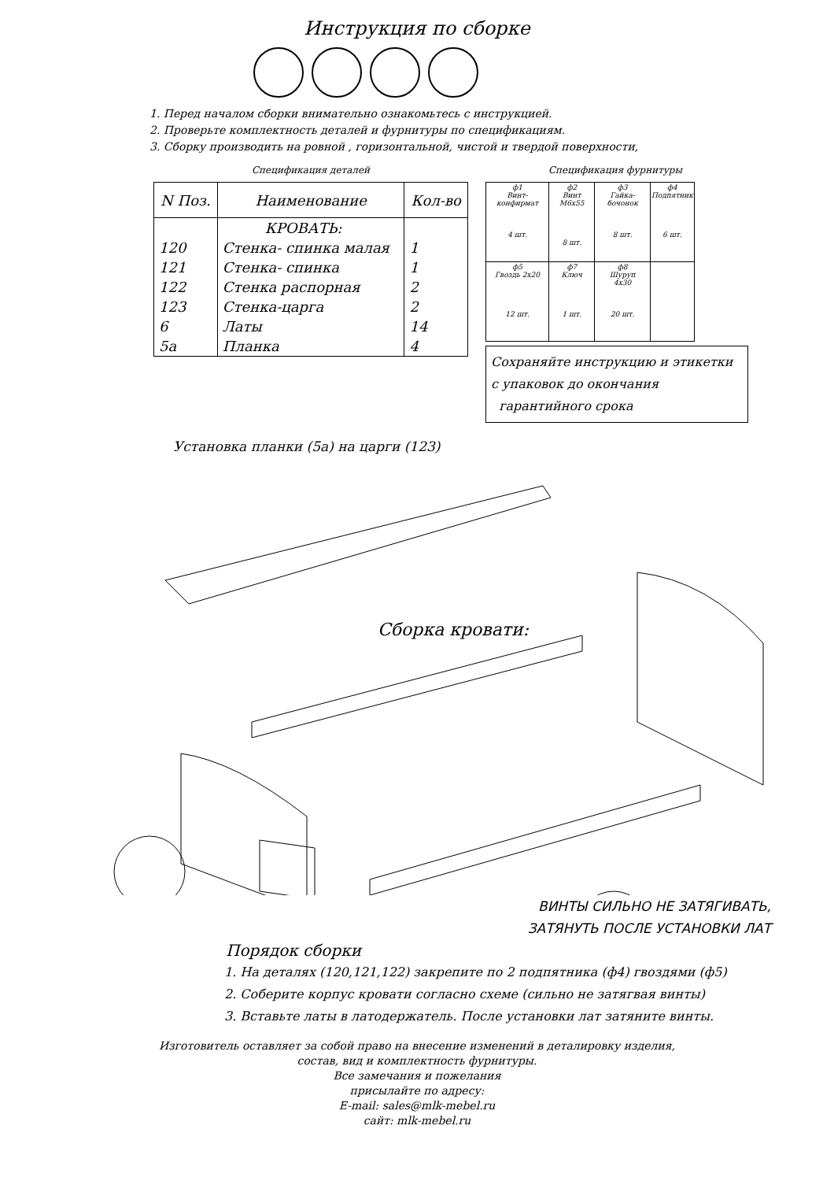Инструкция по сборке
1. Перед началом сборки внимательно ознакомьтесь с инструкцией.
2. Проверьте комплектность деталей и фурнитуры по спецификациям.
3. Сборку производить на ровной , горизонтальной, чистой и твердой поверхности,
Спецификация деталей
| N Поз. | Наименование | Кол-во |
| --- | --- | --- |
| | КРОВАТЬ: | |
| 120 | Стенка- спинка малая | 1 |
| 121 | Стенка- спинка | 1 |
| 122 | Стенка распорная | 2 |
| 123 | Стенка-царга | 2 |
| 6 | Латы | 14 |
| 5а | Планка | 4 |
Спецификация фурнитуры
| ф1 Винт-конфирмат 4 шт. | ф2 Винт М6х55 8 шт. | ф3 Гайка-бочонок 8 шт. | ф4 Подпятник 6 шт. |
| ф5 Гвоздь 2х20 12 шт. | ф7 Ключ 1 шт. | ф8 Шуруп 4х30 20 шт. | |
Сохраняйте инструкцию и этикетки
с упаковок до окончания
гарантийного срока
Установка планки (5а) на царги (123)
Сборка кровати:
ВИНТЫ СИЛЬНО НЕ ЗАТЯГИВАТЬ,
ЗАТЯНУТЬ ПОСЛЕ УСТАНОВКИ ЛАТ
Порядок сборки
1. На деталях (120,121,122) закрепите по 2 подпятника (ф4) гвоздями (ф5)
2. Соберите корпус кровати согласно схеме (сильно не затягвая винты)
3. Вставьте латы в латодержатель. После установки лат затяните винты.
Изготовитель оставляет за собой право на внесение изменений в деталировку изделия,
состав, вид и комплектность фурнитуры.
Все замечания и пожелания
присылайте по адресу:
E-mail: sales@mlk-mebel.ru
сайт: mlk-mebel.ru